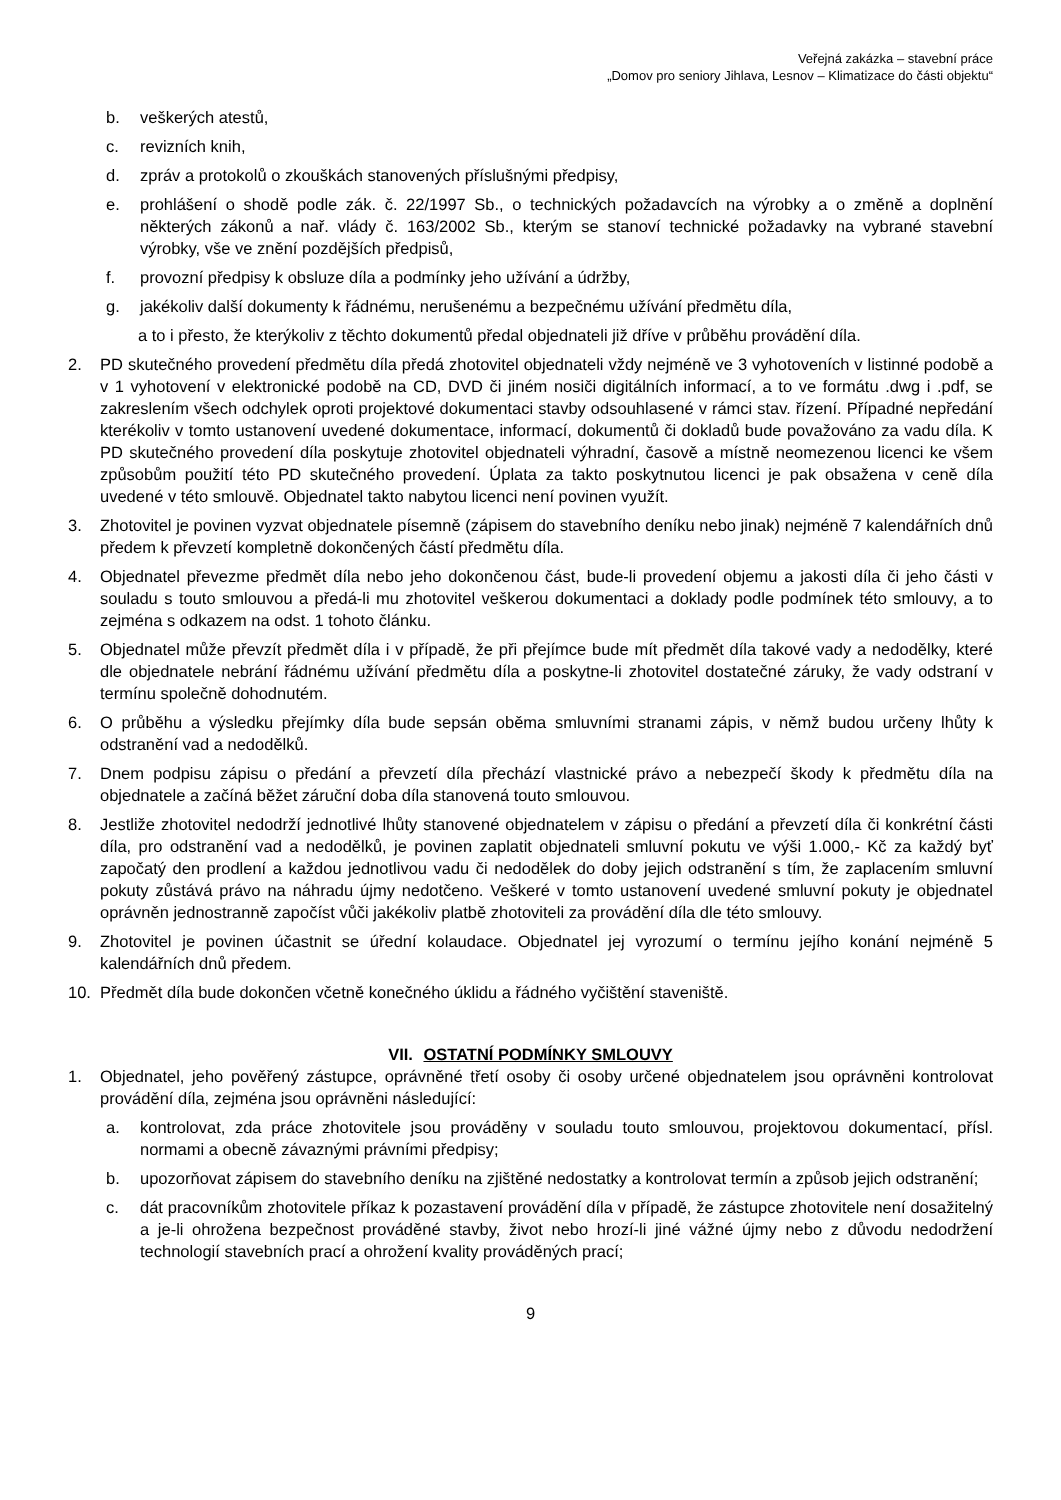Veřejná zakázka – stavební práce
„Domov pro seniory Jihlava, Lesnov – Klimatizace do části objektu“
b. veškerých atestů,
c. revizních knih,
d. zpráv a protokolů o zkouškách stanovených příslušnými předpisy,
e. prohlášení o shodě podle zák. č. 22/1997 Sb., o technických požadavcích na výrobky a o změně a doplnění některých zákonů a nař. vlády č. 163/2002 Sb., kterým se stanoví technické požadavky na vybrané stavební výrobky, vše ve znění pozdějších předpisů,
f. provozní předpisy k obsluze díla a podmínky jeho užívání a údržby,
g. jakékoliv další dokumenty k řádnému, nerušenému a bezpečnému užívání předmětu díla,
a to i přesto, že kterýkoliv z těchto dokumentů předal objednateli již dříve v průběhu provádění díla.
2. PD skutečného provedení předmětu díla předá zhotovitel objednateli vždy nejméně ve 3 vyhotoveních v listinné podobě a v 1 vyhotovení v elektronické podobě na CD, DVD či jiném nosiči digitálních informací, a to ve formátu .dwg i .pdf, se zakreslením všech odchylek oproti projektové dokumentaci stavby odsouhlasené v rámci stav. řízení. Případné nepředání kterékoliv v tomto ustanovení uvedené dokumentace, informací, dokumentů či dokladů bude považováno za vadu díla. K PD skutečného provedení díla poskytuje zhotovitel objednateli výhradní, časově a místně neomezenou licenci ke všem způsobům použití této PD skutečného provedení. Úplata za takto poskytnutou licenci je pak obsažena v ceně díla uvedené v této smlouvě. Objednatel takto nabytou licenci není povinen využít.
3. Zhotovitel je povinen vyzvat objednatele písemně (zápisem do stavebního deníku nebo jinak) nejméně 7 kalendářních dnů předem k převzetí kompletně dokončených částí předmětu díla.
4. Objednatel převezme předmět díla nebo jeho dokončenou část, bude-li provedení objemu a jakosti díla či jeho části v souladu s touto smlouvou a předá-li mu zhotovitel veškerou dokumentaci a doklady podle podmínek této smlouvy, a to zejména s odkazem na odst. 1 tohoto článku.
5. Objednatel může převzít předmět díla i v případě, že při přejímce bude mít předmět díla takové vady a nedodělky, které dle objednatele nebrání řádnému užívání předmětu díla a poskytne-li zhotovitel dostatečné záruky, že vady odstraní v termínu společně dohodnutém.
6. O průběhu a výsledku přejímky díla bude sepsán oběma smluvními stranami zápis, v němž budou určeny lhůty k odstranění vad a nedodělků.
7. Dnem podpisu zápisu o předání a převzetí díla přechází vlastnické právo a nebezpečí škody k předmětu díla na objednatele a začíná běžet záruční doba díla stanovená touto smlouvou.
8. Jestliže zhotovitel nedodrží jednotlivé lhůty stanovené objednatelem v zápisu o předání a převzetí díla či konkrétní části díla, pro odstranění vad a nedodělků, je povinen zaplatit objednateli smluvní pokutu ve výši 1.000,- Kč za každý byť započatý den prodlení a každou jednotlivou vadu či nedodělek do doby jejich odstranění s tím, že zaplacením smluvní pokuty zůstává právo na náhradu újmy nedotčeno. Veškeré v tomto ustanovení uvedené smluvní pokuty je objednatel oprávněn jednostranně započíst vůči jakékoliv platbě zhotoviteli za provádění díla dle této smlouvy.
9. Zhotovitel je povinen účastnit se úřední kolaudace. Objednatel jej vyrozumí o termínu jejího konání nejméně 5 kalendářních dnů předem.
10. Předmět díla bude dokončen včetně konečného úklidu a řádného vyčištění staveniště.
VII. OSTATNÍ PODMÍNKY SMLOUVY
1. Objednatel, jeho pověřený zástupce, oprávněné třetí osoby či osoby určené objednatelem jsou oprávněni kontrolovat provádění díla, zejména jsou oprávněni následující:
a. kontrolovat, zda práce zhotovitele jsou prováděny v souladu touto smlouvou, projektovou dokumentací, přísl. normami a obecně závaznými právními předpisy;
b. upozorňovat zápisem do stavebního deníku na zjištěné nedostatky a kontrolovat termín a způsob jejich odstranění;
c. dát pracovníkům zhotovitele příkaz k pozastavení provádění díla v případě, že zástupce zhotovitele není dosažitelný a je-li ohrožena bezpečnost prováděné stavby, život nebo hrozí-li jiné vážné újmy nebo z důvodu nedodržení technologií stavebních prací a ohrožení kvality prováděných prací;
9